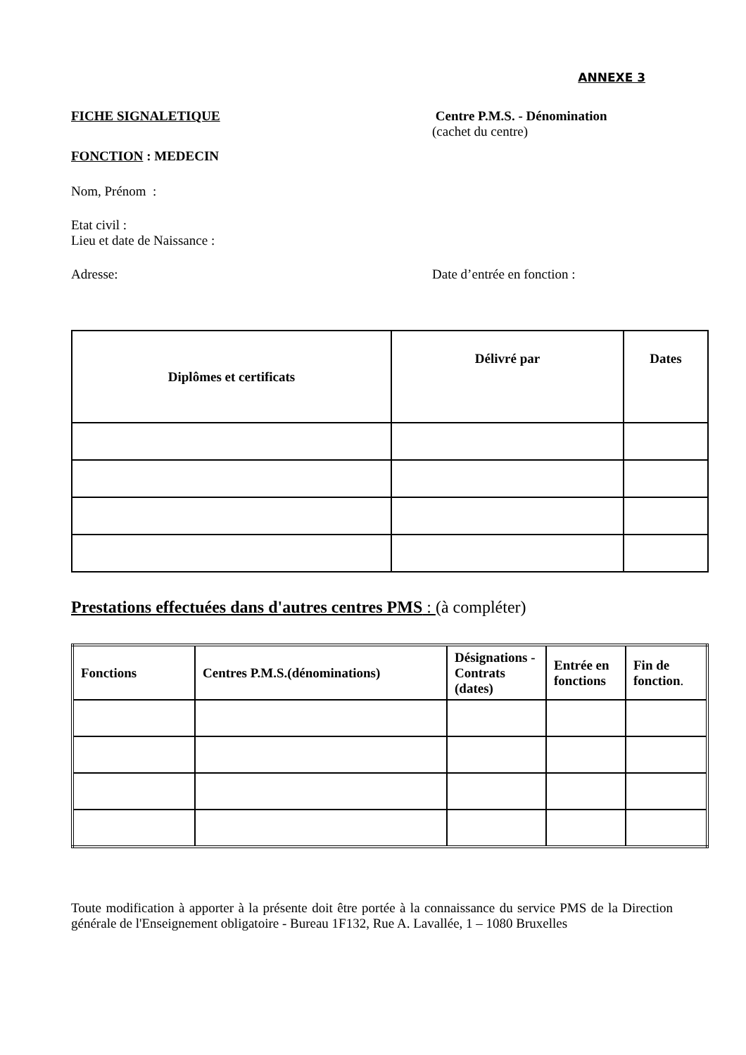ANNEXE 3
FICHE SIGNALETIQUE
FONCTION : MEDECIN
Centre P.M.S. - Dénomination
(cachet du centre)
Nom, Prénom :
Etat civil :
Lieu et date de Naissance :
Adresse: Date d’entrée en fonction :
| Diplômes et certificats | Délivré par | Dates |
| --- | --- | --- |
Prestations effectuées dans d'autres centres PMS : (à compléter)
| Fonctions | Centres P.M.S.(dénominations) | Désignations - Contrats (dates) | Entrée en fonctions | Fin de fonction . |
| --- | --- | --- | --- | --- |
Toute modification à apporter à la présente doit être portée à la connaissance du service PMS de la Direction générale de l'Enseignement obligatoire - Bureau 1F132, Rue A. Lavallée, 1 – 1080 Bruxelles